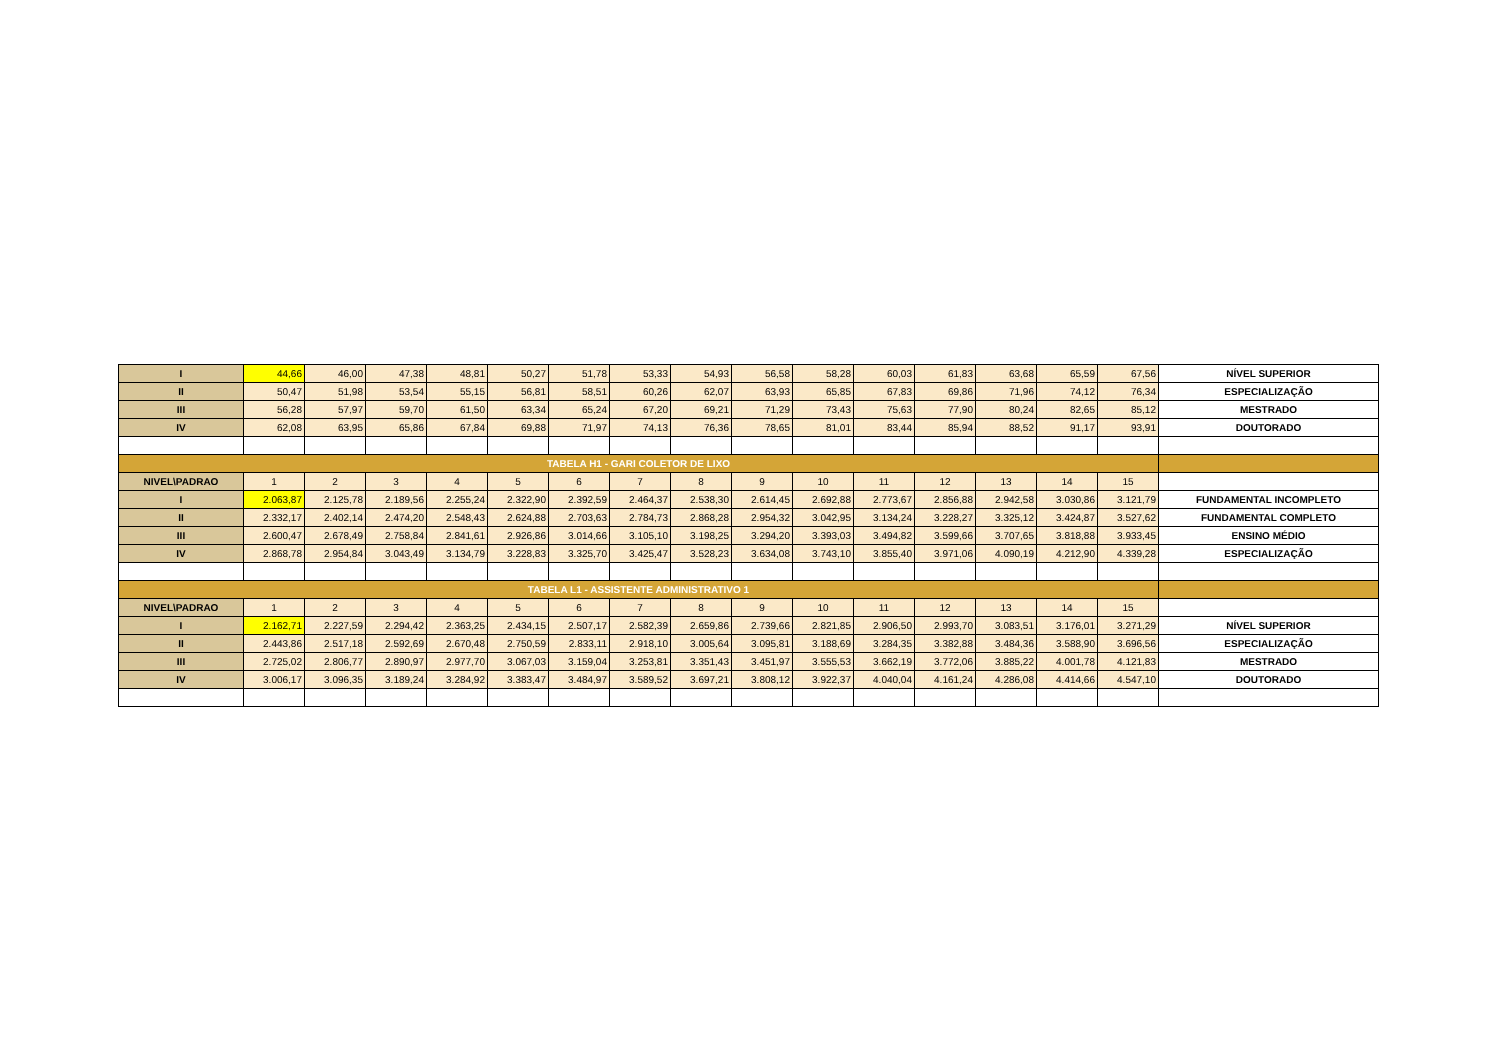| I | 44,66 | 46,00 | 47,38 | 48,81 | 50,27 | 51,78 | 53,33 | 54,93 | 56,58 | 58,28 | 60,03 | 61,83 | 63,68 | 65,59 | 67,56 | NÍVEL SUPERIOR |
| II | 50,47 | 51,98 | 53,54 | 55,15 | 56,81 | 58,51 | 60,26 | 62,07 | 63,93 | 65,85 | 67,83 | 69,86 | 71,96 | 74,12 | 76,34 | ESPECIALIZAÇÃO |
| III | 56,28 | 57,97 | 59,70 | 61,50 | 63,34 | 65,24 | 67,20 | 69,21 | 71,29 | 73,43 | 75,63 | 77,90 | 80,24 | 82,65 | 85,12 | MESTRADO |
| IV | 62,08 | 63,95 | 65,86 | 67,84 | 69,88 | 71,97 | 74,13 | 76,36 | 78,65 | 81,01 | 83,44 | 85,94 | 88,52 | 91,17 | 93,91 | DOUTORADO |
| TABELA H1 - GARI COLETOR DE LIXO | | | | | | | | | | | | | | | | |
| NIVEL\PADRAO | 1 | 2 | 3 | 4 | 5 | 6 | 7 | 8 | 9 | 10 | 11 | 12 | 13 | 14 | 15 | |
| I | 2.063,87 | 2.125,78 | 2.189,56 | 2.255,24 | 2.322,90 | 2.392,59 | 2.464,37 | 2.538,30 | 2.614,45 | 2.692,88 | 2.773,67 | 2.856,88 | 2.942,58 | 3.030,86 | 3.121,79 | FUNDAMENTAL INCOMPLETO |
| II | 2.332,17 | 2.402,14 | 2.474,20 | 2.548,43 | 2.624,88 | 2.703,63 | 2.784,73 | 2.868,28 | 2.954,32 | 3.042,95 | 3.134,24 | 3.228,27 | 3.325,12 | 3.424,87 | 3.527,62 | FUNDAMENTAL COMPLETO |
| III | 2.600,47 | 2.678,49 | 2.758,84 | 2.841,61 | 2.926,86 | 3.014,66 | 3.105,10 | 3.198,25 | 3.294,20 | 3.393,03 | 3.494,82 | 3.599,66 | 3.707,65 | 3.818,88 | 3.933,45 | ENSINO MÉDIO |
| IV | 2.868,78 | 2.954,84 | 3.043,49 | 3.134,79 | 3.228,83 | 3.325,70 | 3.425,47 | 3.528,23 | 3.634,08 | 3.743,10 | 3.855,40 | 3.971,06 | 4.090,19 | 4.212,90 | 4.339,28 | ESPECIALIZAÇÃO |
| TABELA L1 - ASSISTENTE ADMINISTRATIVO 1 | | | | | | | | | | | | | | | | |
| NIVEL\PADRAO | 1 | 2 | 3 | 4 | 5 | 6 | 7 | 8 | 9 | 10 | 11 | 12 | 13 | 14 | 15 | |
| I | 2.162,71 | 2.227,59 | 2.294,42 | 2.363,25 | 2.434,15 | 2.507,17 | 2.582,39 | 2.659,86 | 2.739,66 | 2.821,85 | 2.906,50 | 2.993,70 | 3.083,51 | 3.176,01 | 3.271,29 | NÍVEL SUPERIOR |
| II | 2.443,86 | 2.517,18 | 2.592,69 | 2.670,48 | 2.750,59 | 2.833,11 | 2.918,10 | 3.005,64 | 3.095,81 | 3.188,69 | 3.284,35 | 3.382,88 | 3.484,36 | 3.588,90 | 3.696,56 | ESPECIALIZAÇÃO |
| III | 2.725,02 | 2.806,77 | 2.890,97 | 2.977,70 | 3.067,03 | 3.159,04 | 3.253,81 | 3.351,43 | 3.451,97 | 3.555,53 | 3.662,19 | 3.772,06 | 3.885,22 | 4.001,78 | 4.121,83 | MESTRADO |
| IV | 3.006,17 | 3.096,35 | 3.189,24 | 3.284,92 | 3.383,47 | 3.484,97 | 3.589,52 | 3.697,21 | 3.808,12 | 3.922,37 | 4.040,04 | 4.161,24 | 4.286,08 | 4.414,66 | 4.547,10 | DOUTORADO |